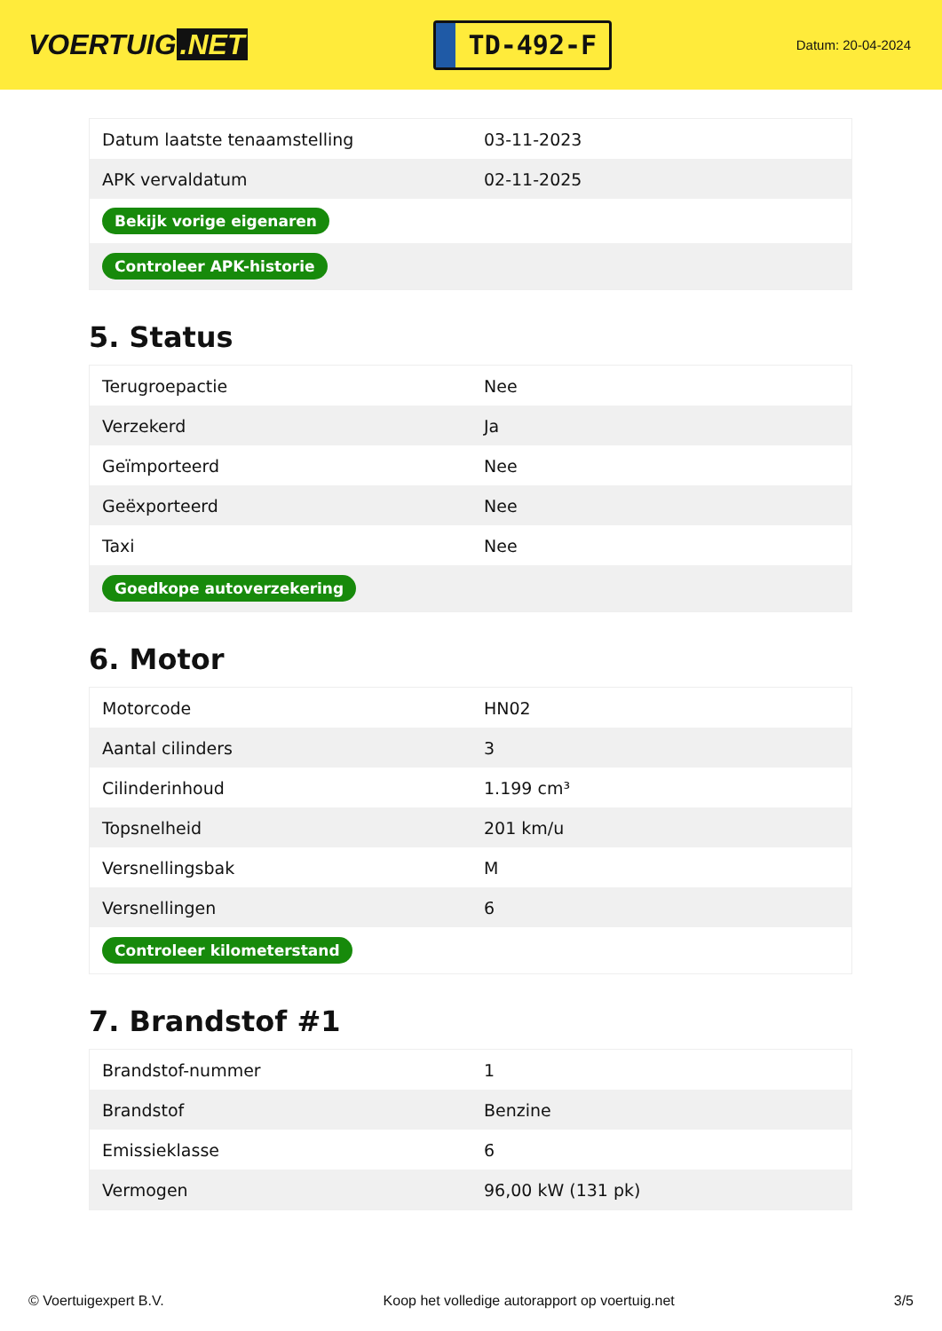VOERTUIG.NET
TD-492-F
Datum: 20-04-2024
| Datum laatste tenaamstelling | 03-11-2023 |
| APK vervaldatum | 02-11-2025 |
| Bekijk vorige eigenaren | |
| Controleer APK-historie | |
5. Status
| Terugroepactie | Nee |
| Verzekerd | Ja |
| Geïmporteerd | Nee |
| Geëxporteerd | Nee |
| Taxi | Nee |
| Goedkope autoverzekering | |
6. Motor
| Motorcode | HN02 |
| Aantal cilinders | 3 |
| Cilinderinhoud | 1.199 cm³ |
| Topsnelheid | 201 km/u |
| Versnellingsbak | M |
| Versnellingen | 6 |
| Controleer kilometerstand | |
7. Brandstof #1
| Brandstof-nummer | 1 |
| Brandstof | Benzine |
| Emissieklasse | 6 |
| Vermogen | 96,00 kW (131 pk) |
© Voertuigexpert B.V. Koop het volledige autorapport op voertuig.net 3/5